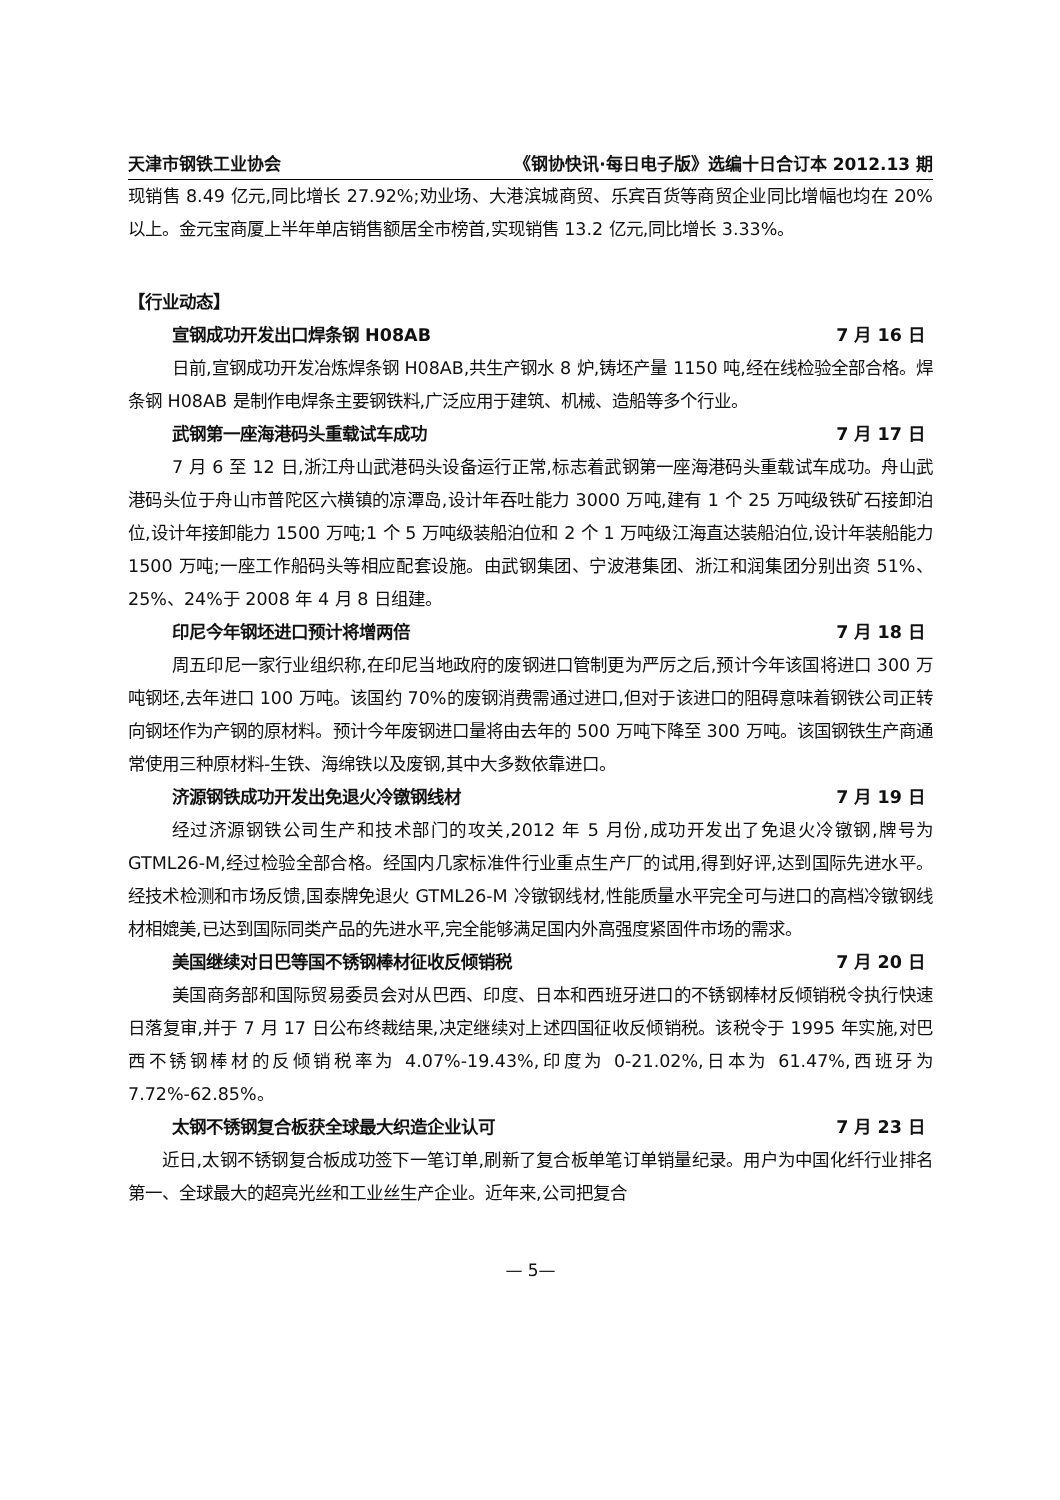天津市钢铁工业协会 《钢协快讯·每日电子版》选编十日合订本 2012.13 期
现销售 8.49 亿元,同比增长 27.92%;劝业场、大港滨城商贸、乐宾百货等商贸企业同比增幅也均在 20%以上。金元宝商厦上半年单店销售额居全市榜首,实现销售 13.2 亿元,同比增长 3.33%。
【行业动态】
宣钢成功开发出口焊条钢 H08AB 7 月 16 日
日前,宣钢成功开发冶炼焊条钢 H08AB,共生产钢水 8 炉,铸坯产量 1150 吨,经在线检验全部合格。焊条钢 H08AB 是制作电焊条主要钢铁料,广泛应用于建筑、机械、造船等多个行业。
武钢第一座海港码头重载试车成功 7 月 17 日
7 月 6 至 12 日,浙江舟山武港码头设备运行正常,标志着武钢第一座海港码头重载试车成功。舟山武港码头位于舟山市普陀区六横镇的凉潭岛,设计年吞吐能力 3000 万吨,建有 1 个 25 万吨级铁矿石接卸泊位,设计年接卸能力 1500 万吨;1 个 5 万吨级装船泊位和 2 个 1 万吨级江海直达装船泊位,设计年装船能力 1500 万吨;一座工作船码头等相应配套设施。由武钢集团、宁波港集团、浙江和润集团分别出资 51%、25%、24%于 2008 年 4 月 8 日组建。
印尼今年钢坯进口预计将增两倍 7 月 18 日
周五印尼一家行业组织称,在印尼当地政府的废钢进口管制更为严厉之后,预计今年该国将进口 300 万吨钢坯,去年进口 100 万吨。该国约 70%的废钢消费需通过进口,但对于该进口的阻碍意味着钢铁公司正转向钢坯作为产钢的原材料。预计今年废钢进口量将由去年的 500 万吨下降至 300 万吨。该国钢铁生产商通常使用三种原材料-生铁、海绵铁以及废钢,其中大多数依靠进口。
济源钢铁成功开发出免退火冷镦钢线材 7 月 19 日
经过济源钢铁公司生产和技术部门的攻关,2012 年 5 月份,成功开发出了免退火冷镦钢,牌号为 GTML26-M,经过检验全部合格。经国内几家标准件行业重点生产厂的试用,得到好评,达到国际先进水平。经技术检测和市场反馈,国泰牌免退火 GTML26-M 冷镦钢线材,性能质量水平完全可与进口的高档冷镦钢线材相媲美,已达到国际同类产品的先进水平,完全能够满足国内外高强度紧固件市场的需求。
美国继续对日巴等国不锈钢棒材征收反倾销税 7 月 20 日
美国商务部和国际贸易委员会对从巴西、印度、日本和西班牙进口的不锈钢棒材反倾销税令执行快速日落复审,并于 7 月 17 日公布终裁结果,决定继续对上述四国征收反倾销税。该税令于 1995 年实施,对巴西不锈钢棒材的反倾销税率为 4.07%-19.43%,印度为 0-21.02%,日本为 61.47%,西班牙为 7.72%-62.85%。
太钢不锈钢复合板获全球最大织造企业认可 7 月 23 日
近日,太钢不锈钢复合板成功签下一笔订单,刷新了复合板单笔订单销量纪录。用户为中国化纤行业排名第一、全球最大的超亮光丝和工业丝生产企业。近年来,公司把复合
— 5—